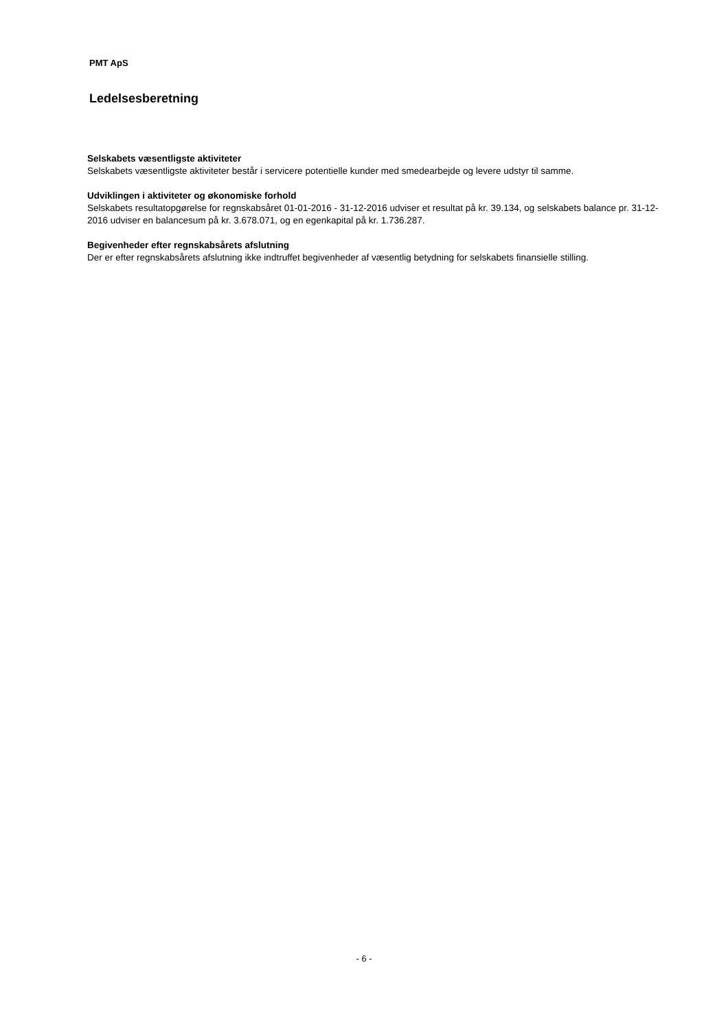PMT ApS
Ledelsesberetning
Selskabets væsentligste aktiviteter
Selskabets væsentligste aktiviteter består i servicere potentielle kunder med smedearbejde og levere udstyr til samme.
Udviklingen i aktiviteter og økonomiske forhold
Selskabets resultatopgørelse for regnskabsåret 01-01-2016 - 31-12-2016 udviser et resultat på kr. 39.134, og selskabets balance pr. 31-12-2016 udviser en balancesum på kr. 3.678.071, og en egenkapital på kr. 1.736.287.
Begivenheder efter regnskabsårets afslutning
Der er efter regnskabsårets afslutning ikke indtruffet begivenheder af væsentlig betydning for selskabets finansielle stilling.
- 6 -